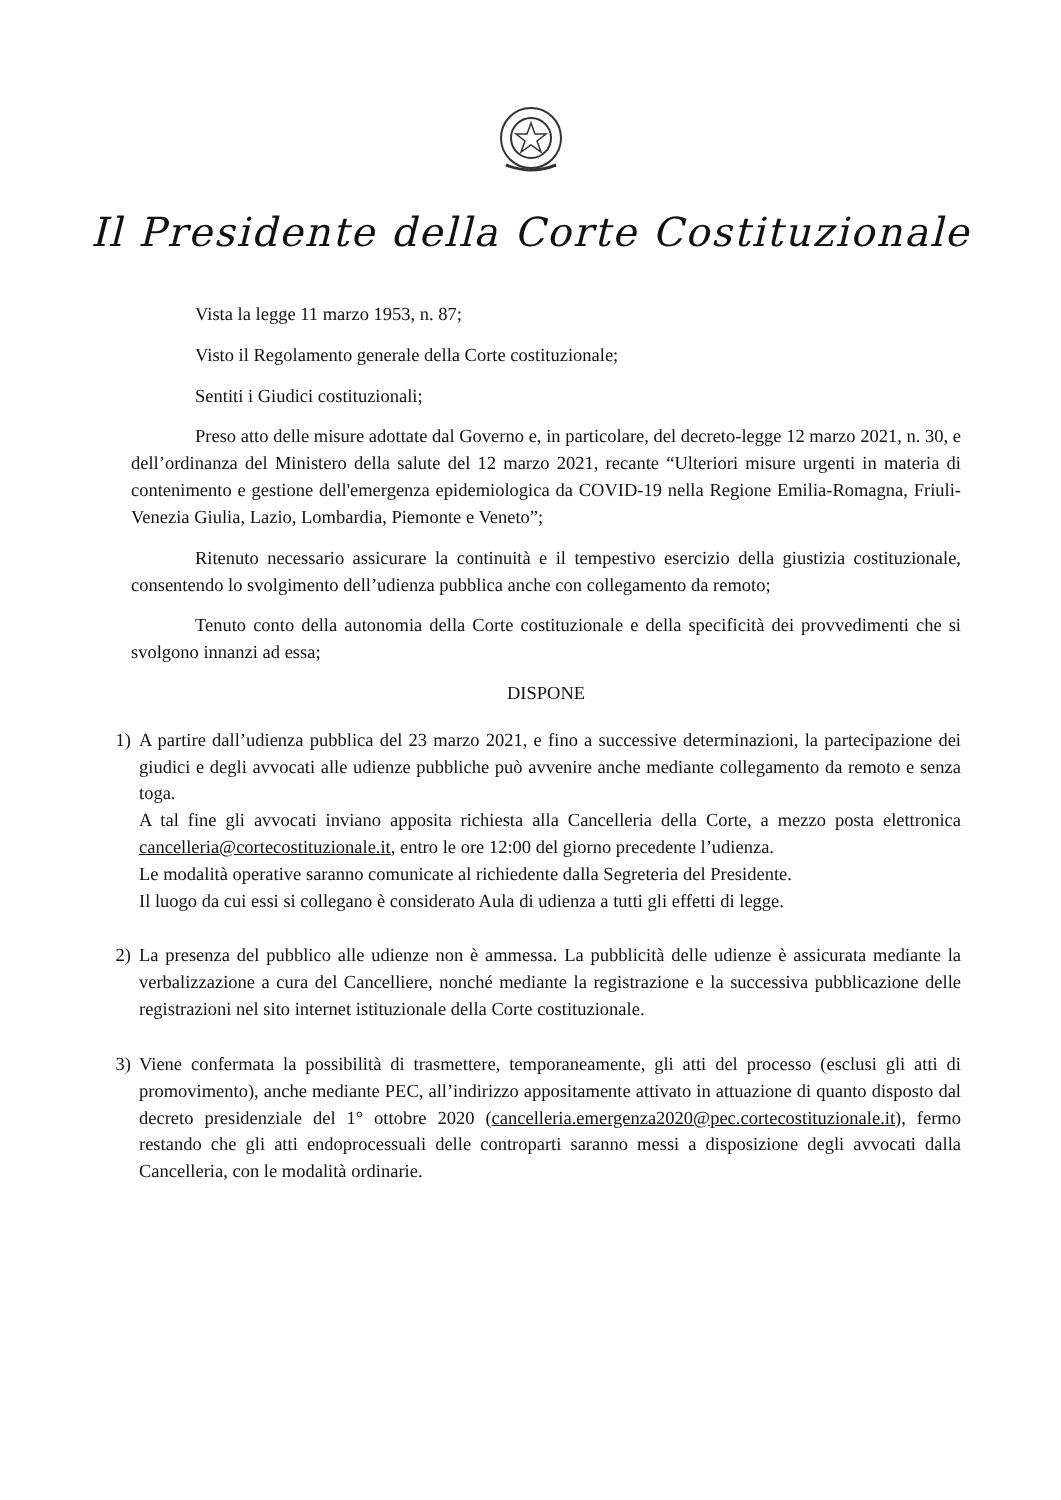Il Presidente della Corte Costituzionale
Vista la legge 11 marzo 1953, n. 87;
Visto il Regolamento generale della Corte costituzionale;
Sentiti i Giudici costituzionali;
Preso atto delle misure adottate dal Governo e, in particolare, del decreto-legge 12 marzo 2021, n. 30, e dell’ordinanza del Ministero della salute del 12 marzo 2021, recante “Ulteriori misure urgenti in materia di contenimento e gestione dell'emergenza epidemiologica da COVID-19 nella Regione Emilia-Romagna, Friuli-Venezia Giulia, Lazio, Lombardia, Piemonte e Veneto”;
Ritenuto necessario assicurare la continuità e il tempestivo esercizio della giustizia costituzionale, consentendo lo svolgimento dell’udienza pubblica anche con collegamento da remoto;
Tenuto conto della autonomia della Corte costituzionale e della specificità dei provvedimenti che si svolgono innanzi ad essa;
DISPONE
1) A partire dall’udienza pubblica del 23 marzo 2021, e fino a successive determinazioni, la partecipazione dei giudici e degli avvocati alle udienze pubbliche può avvenire anche mediante collegamento da remoto e senza toga.
A tal fine gli avvocati inviano apposita richiesta alla Cancelleria della Corte, a mezzo posta elettronica cancelleria@cortecostituzionale.it, entro le ore 12:00 del giorno precedente l’udienza.
Le modalità operative saranno comunicate al richiedente dalla Segreteria del Presidente.
Il luogo da cui essi si collegano è considerato Aula di udienza a tutti gli effetti di legge.
2) La presenza del pubblico alle udienze non è ammessa. La pubblicità delle udienze è assicurata mediante la verbalizzazione a cura del Cancelliere, nonché mediante la registrazione e la successiva pubblicazione delle registrazioni nel sito internet istituzionale della Corte costituzionale.
3) Viene confermata la possibilità di trasmettere, temporaneamente, gli atti del processo (esclusi gli atti di promovimento), anche mediante PEC, all’indirizzo appositamente attivato in attuazione di quanto disposto dal decreto presidenziale del 1° ottobre 2020 (cancelleria.emergenza2020@pec.cortecostituzionale.it), fermo restando che gli atti endoprocessuali delle controparti saranno messi a disposizione degli avvocati dalla Cancelleria, con le modalità ordinarie.